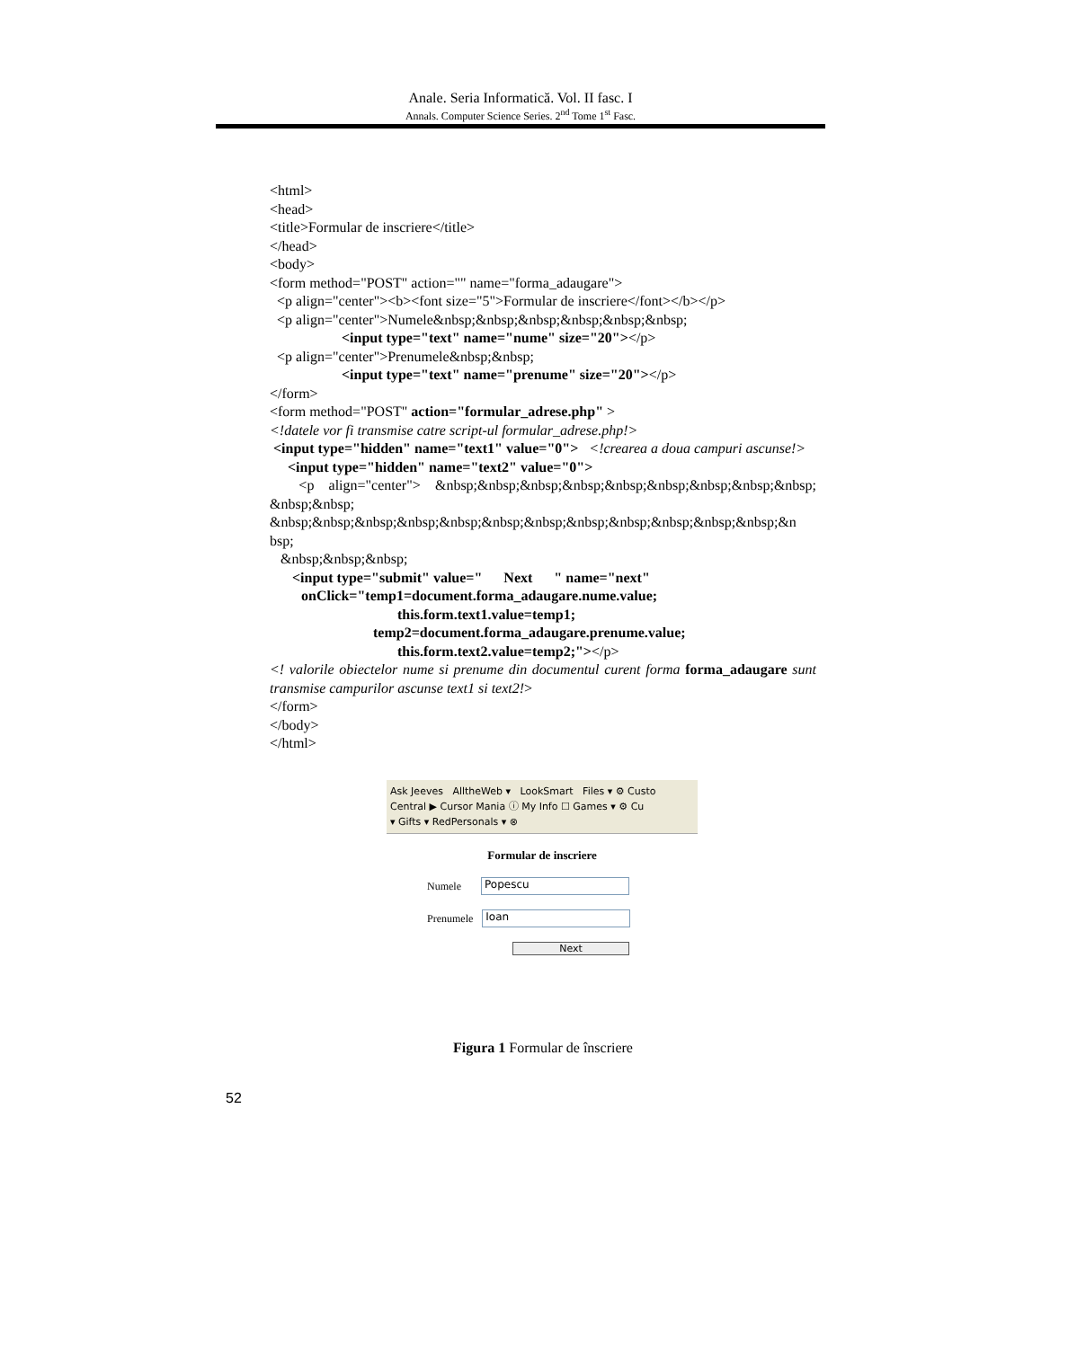Anale. Seria Informatică. Vol. II fasc. I
Annals. Computer Science Series. 2<sup>nd</sup> Tome 1<sup>st</sup> Fasc.
<html>
<head>
<title>Formular de inscriere</title>
</head>
<body>
<form method="POST" action="" name="forma_adaugare">
<p align="center"><b><font size="5">Formular de inscriere</font></b></p>
<p align="center">Numele&nbsp;&nbsp;&nbsp;&nbsp;&nbsp;&nbsp;
<input type="text" name="nume" size="20"></p>
<p align="center">Prenumele&nbsp;&nbsp;
<input type="text" name="prenume" size="20"></p>
</form>
<form method="POST" action="formular_adrese.php" >
<!datele vor fi transmise catre script-ul formular_adrese.php!>
<input type="hidden" name="text1" value="0"> <!crearea a doua campuri ascunse!>
<input type="hidden" name="text2" value="0">
<p align="center"> &nbsp;&nbsp;&nbsp;&nbsp;&nbsp;&nbsp;&nbsp;&nbsp;&nbsp; &nbsp;&nbsp;
&nbsp;&nbsp;&nbsp;&nbsp;&nbsp;&nbsp;&nbsp;&nbsp;&nbsp;&nbsp;&nbsp;&nbsp;&n bsp;
&nbsp;&nbsp;&nbsp;
<input type="submit" value=" Next " name="next"
onClick="temp1=document.forma_adaugare.nume.value;
this.form.text1.value=temp1;
temp2=document.forma_adaugare.prenume.value;
this.form.text2.value=temp2;"></p>
<! valorile obiectelor nume si prenume din documentul curent forma forma_adaugare sunt transmise campurilor ascunse text1 si text2!>
</form>
</body>
</html>
Ask Jeeves AlltheWeb ▾ LookSmart Files ▾ ⚙ Custo
Central ▶ Cursor Mania ⓘ My Info ☐ Games ▾ ⚙ Cu
▾ Gifts ▾ RedPersonals ▾ ⊗
Formular de inscriere
Numele
Popescu
Prenumele
Ioan
Next
Figura 1 Formular de înscriere
52